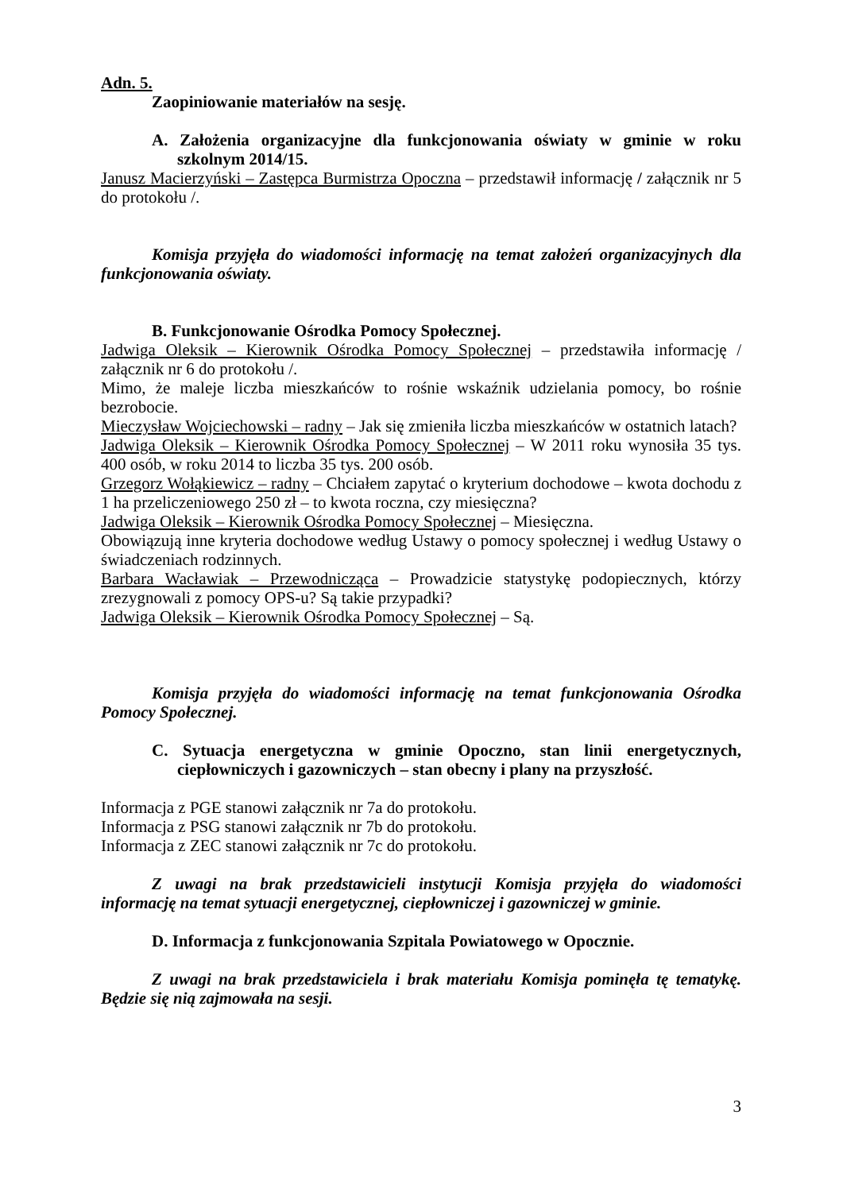Adn. 5.
Zaopiniowanie materiałów na sesję.
A. Założenia organizacyjne dla funkcjonowania oświaty w gminie w roku szkolnym 2014/15.
Janusz Macierzyński – Zastępca Burmistrza Opoczna – przedstawił informację / załącznik nr 5 do protokołu /.
Komisja przyjęła do wiadomości informację na temat założeń organizacyjnych dla funkcjonowania oświaty.
B. Funkcjonowanie Ośrodka Pomocy Społecznej.
Jadwiga Oleksik – Kierownik Ośrodka Pomocy Społecznej – przedstawiła informację / załącznik nr 6 do protokołu /.
Mimo, że maleje liczba mieszkańców to rośnie wskaźnik udzielania pomocy, bo rośnie bezrobocie.
Mieczysław Wojciechowski – radny – Jak się zmieniła liczba mieszkańców w ostatnich latach?
Jadwiga Oleksik – Kierownik Ośrodka Pomocy Społecznej – W 2011 roku wynosiła 35 tys. 400 osób, w roku 2014 to liczba 35 tys. 200 osób.
Grzegorz Wołąkiewicz – radny – Chciałem zapytać o kryterium dochodowe – kwota dochodu z 1 ha przeliczeniowego 250 zł – to kwota roczna, czy miesięczna?
Jadwiga Oleksik – Kierownik Ośrodka Pomocy Społecznej – Miesięczna.
Obowiązują inne kryteria dochodowe według Ustawy o pomocy społecznej i według Ustawy o świadczeniach rodzinnych.
Barbara Wacławiak – Przewodnicząca – Prowadzicie statystykę podopiecznych, którzy zrezygnowali z pomocy OPS-u? Są takie przypadki?
Jadwiga Oleksik – Kierownik Ośrodka Pomocy Społecznej – Są.
Komisja przyjęła do wiadomości informację na temat funkcjonowania Ośrodka Pomocy Społecznej.
C. Sytuacja energetyczna w gminie Opoczno, stan linii energetycznych, ciepłowniczych i gazowniczych – stan obecny i plany na przyszłość.
Informacja z PGE stanowi załącznik nr 7a do protokołu.
Informacja z PSG stanowi załącznik nr 7b do protokołu.
Informacja z ZEC stanowi załącznik nr 7c do protokołu.
Z uwagi na brak przedstawicieli instytucji Komisja przyjęła do wiadomości informację na temat sytuacji energetycznej, ciepłowniczej i gazowniczej w gminie.
D. Informacja z funkcjonowania Szpitala Powiatowego w Opocznie.
Z uwagi na brak przedstawiciela i brak materiału Komisja pominęła tę tematykę. Będzie się nią zajmowała na sesji.
3